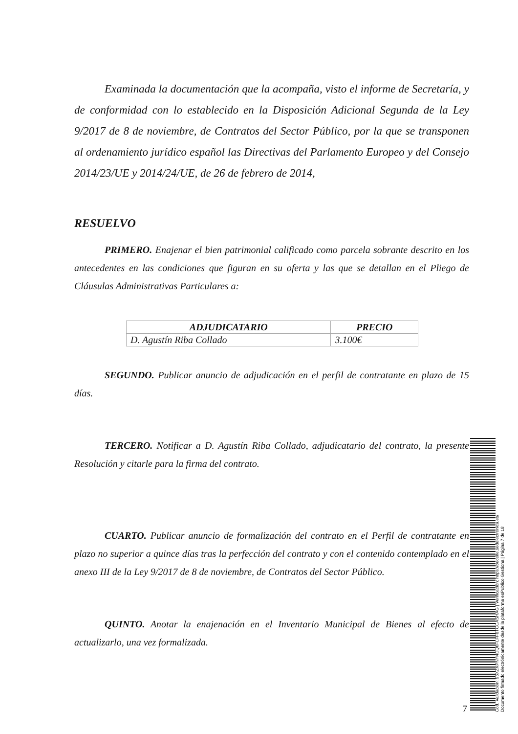Examinada la documentación que la acompaña, visto el informe de Secretaría, y de conformidad con lo establecido en la Disposición Adicional Segunda de la Ley 9/2017 de 8 de noviembre, de Contratos del Sector Público, por la que se transponen al ordenamiento jurídico español las Directivas del Parlamento Europeo y del Consejo 2014/23/UE y 2014/24/UE, de 26 de febrero de 2014,
RESUELVO
PRIMERO. Enajenar el bien patrimonial calificado como parcela sobrante descrito en los antecedentes en las condiciones que figuran en su oferta y las que se detallan en el Pliego de Cláusulas Administrativas Particulares a:
| ADJUDICATARIO | PRECIO |
| --- | --- |
| D. Agustín Riba Collado | 3.100€ |
SEGUNDO. Publicar anuncio de adjudicación en el perfil de contratante en plazo de 15 días.
TERCERO. Notificar a D. Agustín Riba Collado, adjudicatario del contrato, la presente Resolución y citarle para la firma del contrato.
CUARTO. Publicar anuncio de formalización del contrato en el Perfil de contratante en plazo no superior a quince días tras la perfección del contrato y con el contenido contemplado en el anexo III de la Ley 9/2017 de 8 de noviembre, de Contratos del Sector Público.
QUINTO. Anotar la enajenación en el Inventario Municipal de Bienes al efecto de actualizarlo, una vez formalizada.
7
Cód. Validación: 96XZKPNH4DQ6FLFF6TCCASHAG | Verificación: https://beceite.sedelectronica.es/
Documento firmado electrónicamente desde la plataforma esPublico Gestiona | Página 7 de 18